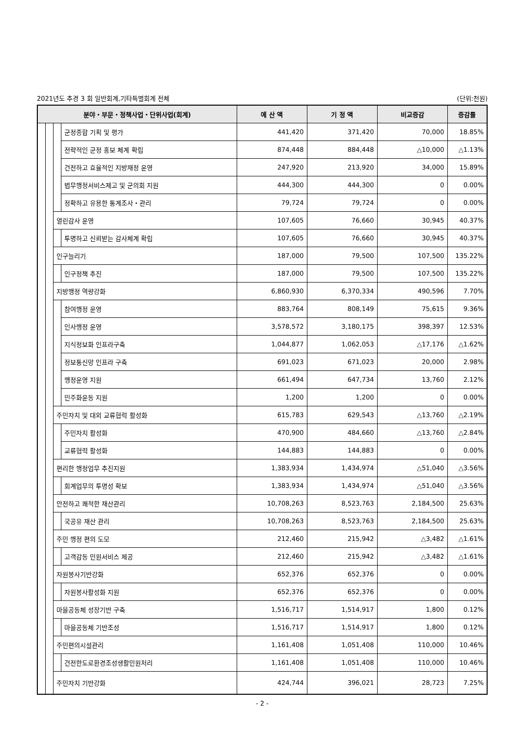2021년도 추경 3 회 일반회계,기타특별회계 전체 (단위:천원)
| 분야・부문・정책사업・단위사업(회계) | | | | 예 산 액 | 기 정 액 | 비교증감 | 증감률 |
| --- | --- | --- | --- | --- | --- | --- | --- |
| | | | 군정종합 기획 및 평가 | 441,420 | 371,420 | 70,000 | 18.85% |
| | | | 전략적인 군정 홍보 체계 확립 | 874,448 | 884,448 | △10,000 | △1.13% |
| | | | 건전하고 효율적인 지방재정 운영 | 247,920 | 213,920 | 34,000 | 15.89% |
| | | | 법무행정서비스제고 및 군의회 지원 | 444,300 | 444,300 | 0 | 0.00% |
| | | | 정확하고 유용한 통계조사・관리 | 79,724 | 79,724 | 0 | 0.00% |
| | | 열린감사 운영 | | 107,605 | 76,660 | 30,945 | 40.37% |
| | | | 투명하고 신뢰받는 감사체계 확립 | 107,605 | 76,660 | 30,945 | 40.37% |
| | | 인구늘리기 | | 187,000 | 79,500 | 107,500 | 135.22% |
| | | | 인구정책 추진 | 187,000 | 79,500 | 107,500 | 135.22% |
| | | 지방행정 역량강화 | | 6,860,930 | 6,370,334 | 490,596 | 7.70% |
| | | | 참여행정 운영 | 883,764 | 808,149 | 75,615 | 9.36% |
| | | | 인사행정 운영 | 3,578,572 | 3,180,175 | 398,397 | 12.53% |
| | | | 지식정보화 인프라구축 | 1,044,877 | 1,062,053 | △17,176 | △1.62% |
| | | | 정보통신망 인프라 구축 | 691,023 | 671,023 | 20,000 | 2.98% |
| | | | 행정운영 지원 | 661,494 | 647,734 | 13,760 | 2.12% |
| | | | 민주화운동 지원 | 1,200 | 1,200 | 0 | 0.00% |
| | | 주민자치 및 대외 교류협력 활성화 | | 615,783 | 629,543 | △13,760 | △2.19% |
| | | | 주민자치 활성화 | 470,900 | 484,660 | △13,760 | △2.84% |
| | | | 교류협력 활성화 | 144,883 | 144,883 | 0 | 0.00% |
| | | 편리한 행정업무 추진지원 | | 1,383,934 | 1,434,974 | △51,040 | △3.56% |
| | | | 회계업무의 투명성 확보 | 1,383,934 | 1,434,974 | △51,040 | △3.56% |
| | | 안전하고 쾌적한 재산관리 | | 10,708,263 | 8,523,763 | 2,184,500 | 25.63% |
| | | | 국공유 재산 관리 | 10,708,263 | 8,523,763 | 2,184,500 | 25.63% |
| | | 주민 행정 편의 도모 | | 212,460 | 215,942 | △3,482 | △1.61% |
| | | | 고객감동 민원서비스 제공 | 212,460 | 215,942 | △3,482 | △1.61% |
| | | 자원봉사기반강화 | | 652,376 | 652,376 | 0 | 0.00% |
| | | | 자원봉사활성화 지원 | 652,376 | 652,376 | 0 | 0.00% |
| | | 마을공동체 성장기반 구축 | | 1,516,717 | 1,514,917 | 1,800 | 0.12% |
| | | | 마을공동체 기반조성 | 1,516,717 | 1,514,917 | 1,800 | 0.12% |
| | | 주민편의시설관리 | | 1,161,408 | 1,051,408 | 110,000 | 10.46% |
| | | | 건전한도로환경조성생활민원처리 | 1,161,408 | 1,051,408 | 110,000 | 10.46% |
| | | 주민자치 기반강화 | | 424,744 | 396,021 | 28,723 | 7.25% |
- 2 -